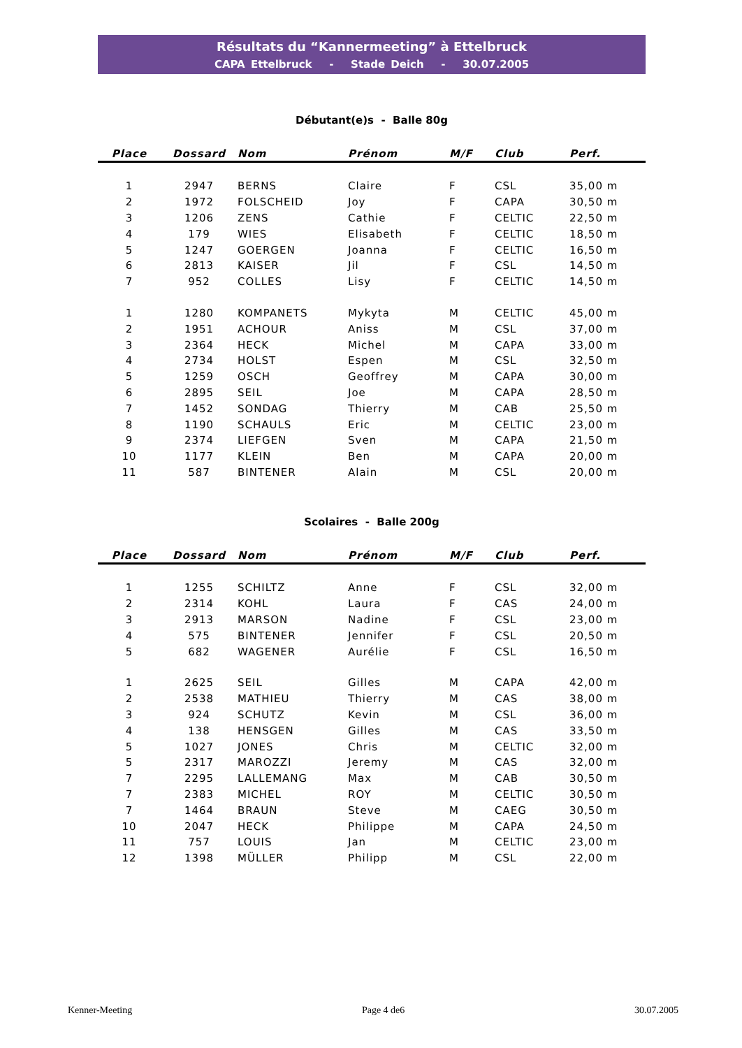Résultats du “Kannermeeting” à Ettelbruck
CAPA Ettelbruck - Stade Deich - 30.07.2005
Débutant(e)s - Balle 80g
| Place | Dossard | Nom | Prénom | M/F | Club | Perf. |
| --- | --- | --- | --- | --- | --- | --- |
| 1 | 2947 | BERNS | Claire | F | CSL | 35,00 m |
| 2 | 1972 | FOLSCHEID | Joy | F | CAPA | 30,50 m |
| 3 | 1206 | ZENS | Cathie | F | CELTIC | 22,50 m |
| 4 | 179 | WIES | Elisabeth | F | CELTIC | 18,50 m |
| 5 | 1247 | GOERGEN | Joanna | F | CELTIC | 16,50 m |
| 6 | 2813 | KAISER | Jil | F | CSL | 14,50 m |
| 7 | 952 | COLLES | Lisy | F | CELTIC | 14,50 m |
| 1 | 1280 | KOMPANETS | Mykyta | M | CELTIC | 45,00 m |
| 2 | 1951 | ACHOUR | Aniss | M | CSL | 37,00 m |
| 3 | 2364 | HECK | Michel | M | CAPA | 33,00 m |
| 4 | 2734 | HOLST | Espen | M | CSL | 32,50 m |
| 5 | 1259 | OSCH | Geoffrey | M | CAPA | 30,00 m |
| 6 | 2895 | SEIL | Joe | M | CAPA | 28,50 m |
| 7 | 1452 | SONDAG | Thierry | M | CAB | 25,50 m |
| 8 | 1190 | SCHAULS | Eric | M | CELTIC | 23,00 m |
| 9 | 2374 | LIEFGEN | Sven | M | CAPA | 21,50 m |
| 10 | 1177 | KLEIN | Ben | M | CAPA | 20,00 m |
| 11 | 587 | BINTENER | Alain | M | CSL | 20,00 m |
Scolaires - Balle 200g
| Place | Dossard | Nom | Prénom | M/F | Club | Perf. |
| --- | --- | --- | --- | --- | --- | --- |
| 1 | 1255 | SCHILTZ | Anne | F | CSL | 32,00 m |
| 2 | 2314 | KOHL | Laura | F | CAS | 24,00 m |
| 3 | 2913 | MARSON | Nadine | F | CSL | 23,00 m |
| 4 | 575 | BINTENER | Jennifer | F | CSL | 20,50 m |
| 5 | 682 | WAGENER | Aurélie | F | CSL | 16,50 m |
| 1 | 2625 | SEIL | Gilles | M | CAPA | 42,00 m |
| 2 | 2538 | MATHIEU | Thierry | M | CAS | 38,00 m |
| 3 | 924 | SCHUTZ | Kevin | M | CSL | 36,00 m |
| 4 | 138 | HENSGEN | Gilles | M | CAS | 33,50 m |
| 5 | 1027 | JONES | Chris | M | CELTIC | 32,00 m |
| 5 | 2317 | MAROZZI | Jeremy | M | CAS | 32,00 m |
| 7 | 2295 | LALLEMANG | Max | M | CAB | 30,50 m |
| 7 | 2383 | MICHEL | ROY | M | CELTIC | 30,50 m |
| 7 | 1464 | BRAUN | Steve | M | CAEG | 30,50 m |
| 10 | 2047 | HECK | Philippe | M | CAPA | 24,50 m |
| 11 | 757 | LOUIS | Jan | M | CELTIC | 23,00 m |
| 12 | 1398 | MÜLLER | Philipp | M | CSL | 22,00 m |
Kenner-Meeting Page 4 de6 30.07.2005